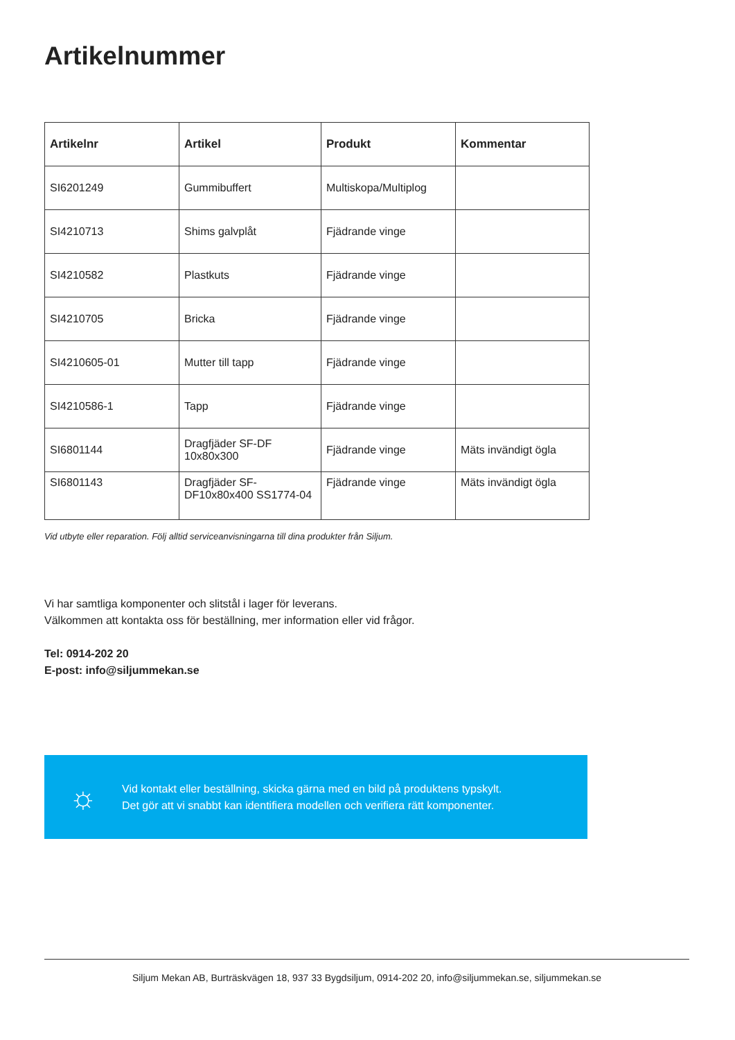Artikelnummer
| Artikelnr | Artikel | Produkt | Kommentar |
| --- | --- | --- | --- |
| SI6201249 | Gummibuffert | Multiskopa/Multiplog | |
| SI4210713 | Shims galvplåt | Fjädrande vinge | |
| SI4210582 | Plastkuts | Fjädrande vinge | |
| SI4210705 | Bricka | Fjädrande vinge | |
| SI4210605-01 | Mutter till tapp | Fjädrande vinge | |
| SI4210586-1 | Tapp | Fjädrande vinge | |
| SI6801144 | Dragfjäder SF-DF 10x80x300 | Fjädrande vinge | Mäts invändigt ögla |
| SI6801143 | Dragfjäder SF- DF10x80x400 SS1774-04 | Fjädrande vinge | Mäts invändigt ögla |
Vid utbyte eller reparation. Följ alltid serviceanvisningarna till dina produkter från Siljum.
Vi har samtliga komponenter och slitstål i lager för leverans.
Välkommen att kontakta oss för beställning, mer information eller vid frågor.
Tel: 0914-202 20
E-post: info@siljummekan.se
☼
Vid kontakt eller beställning, skicka gärna med en bild på produktens typskylt.
Det gör att vi snabbt kan identifiera modellen och verifiera rätt komponenter.
Siljum Mekan AB, Burträskvägen 18, 937 33 Bygdsiljum, 0914-202 20, info@siljummekan.se, siljummekan.se